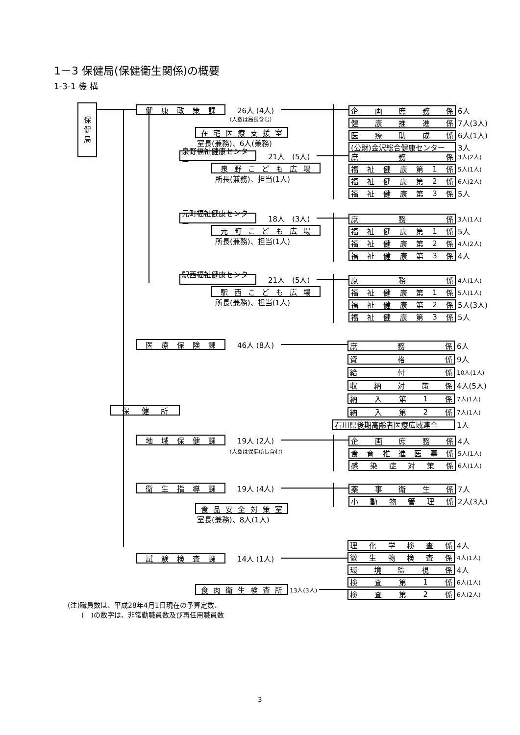1－3 保健局(保健衛生関係)の概要
1-3-1 機 構
保
健
局
健 康 政 策 課
26人 (4人)
（人数は局長含む）
在 宅 医 療 支 援 室
室長(兼務)、6人(兼務)
企 画 庶 務 係
6人
健 康 推 進 係
7人(3人)
医 療 助 成 係
6人(1人)
(公財)金沢総合健康センター
3人
泉野福祉健康センター
21人　(5人)
泉 野 こ ど も 広 場
所長(兼務)、担当(1人)
庶 務 係
3人(2人)
福 祉 健 康 第 1 係
5人(1人)
福 祉 健 康 第 2 係
6人(2人)
福 祉 健 康 第 3 係
5人
元町福祉健康センター
18人　(3人)
元 町 こ ど も 広 場
所長(兼務)、担当(1人)
庶 務 係
3人(1人)
福 祉 健 康 第 1 係
5人
福 祉 健 康 第 2 係
4人(2人)
福 祉 健 康 第 3 係
4人
駅西福祉健康センター
21人　(5人)
駅 西 こ ど も 広 場
所長(兼務)、担当(1人)
庶 務 係
4人(1人)
福 祉 健 康 第 1 係
5人(1人)
福 祉 健 康 第 2 係
5人(3人)
福 祉 健 康 第 3 係
5人
医 療 保 険 課
46人 (8人)
保 健 所
庶 務 係
6人
資 格 係
9人
給 付 係
10人(1人)
収 納 対 策 係
4人(5人)
納 入 第 1 係
7人(1人)
納 入 第 2 係
7人(1人)
石川県後期高齢者医療広域連合
1人
地 域 保 健 課
19人 (2人)
（人数は保健所長含む）
企 画 庶 務 係
4人
食 育 推 進 医 事 係
5人(1人)
感 染 症 対 策 係
6人(1人)
衛 生 指 導 課
19人 (4人)
食 品 安 全 対 策 室
室長(兼務)、8人(1人)
薬 事 衛 生 係
7人
小 動 物 管 理 係
2人(3人)
試 験 検 査 課
14人 (1人)
食 肉 衛 生 検 査 所
13人(3人)
理 化 学 検 査 係
4人
微 生 物 検 査 係
4人(1人)
環 境 監 視 係
4人
検 査 第 1 係
6人(1人)
検 査 第 2 係
6人(2人)
(注)職員数は、平成28年4月1日現在の予算定数、
　　(　)の数字は、非常勤職員数及び再任用職員数
3